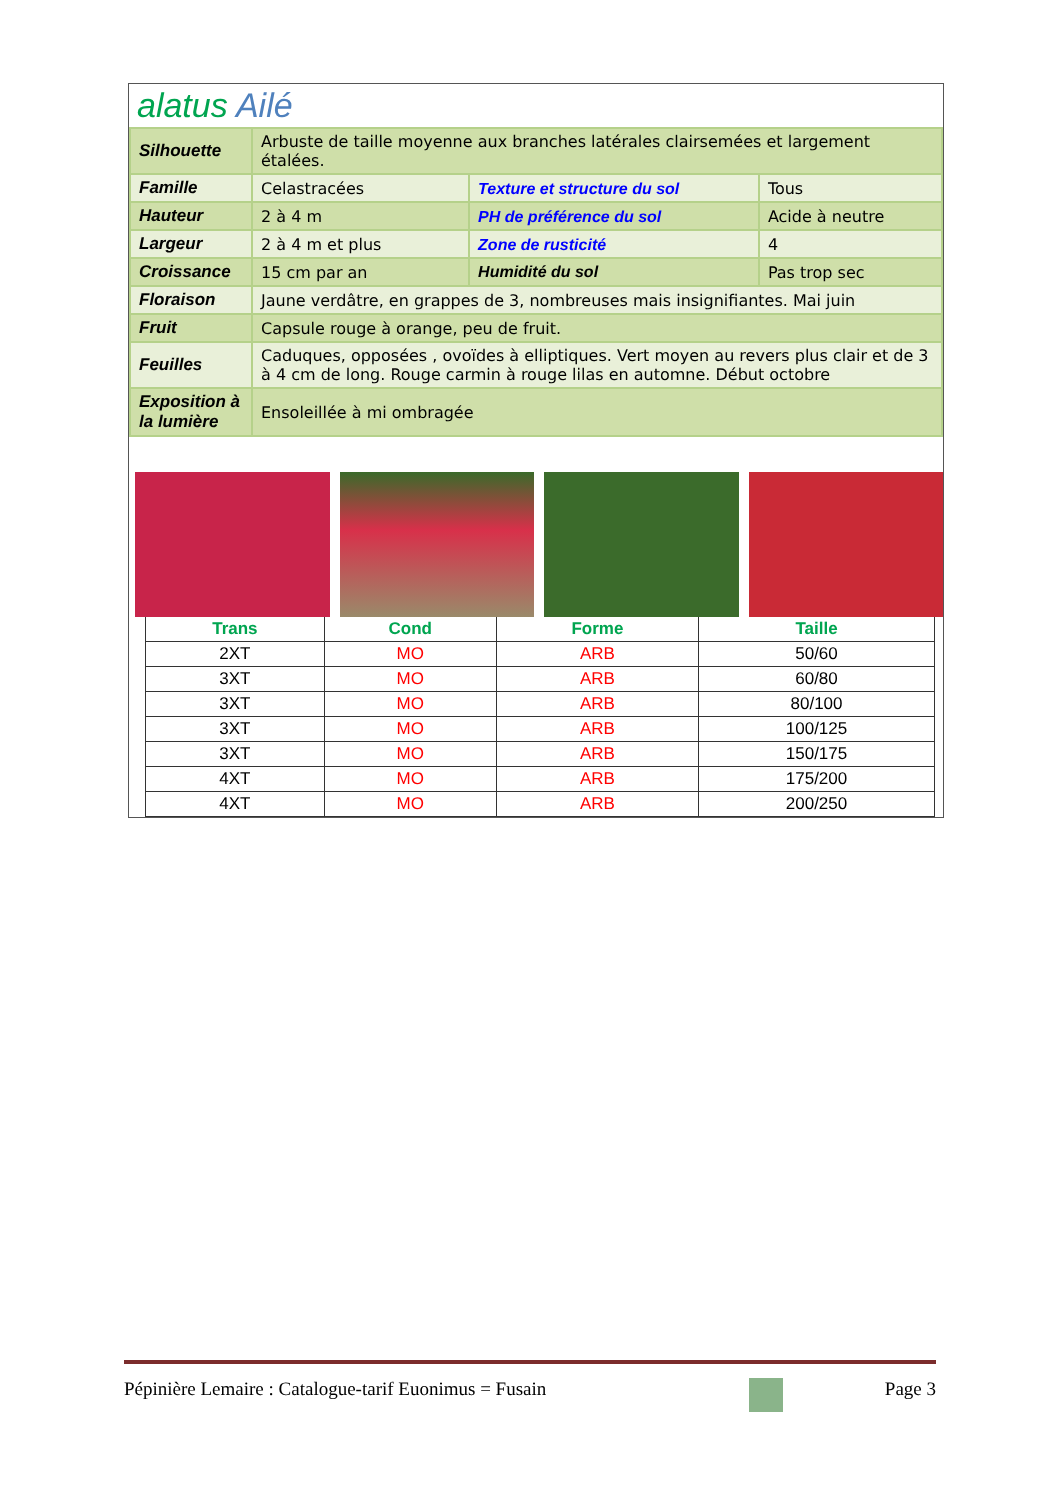alatus Ailé
| Silhouette | Arbuste de taille moyenne aux branches latérales clairsemées et largement étalées. | | |
| Famille | Celastracées | Texture et structure du sol | Tous |
| Hauteur | 2 à 4 m | PH de préférence du sol | Acide à neutre |
| Largeur | 2 à 4 m et plus | Zone de rusticité | 4 |
| Croissance | 15 cm par an | Humidité du sol | Pas trop sec |
| Floraison | Jaune verdâtre, en grappes de 3, nombreuses mais insignifiantes. Mai juin | | |
| Fruit | Capsule rouge à orange, peu de fruit. | | |
| Feuilles | Caduques, opposées , ovoïdes à elliptiques. Vert moyen au revers plus clair et de 3 à 4 cm de long. Rouge carmin à rouge lilas en automne. Début octobre | | |
| Exposition à la lumière | Ensoleillée à mi ombragée | | |
| Trans | Cond | Forme | Taille |
| --- | --- | --- | --- |
| 2XT | MO | ARB | 50/60 |
| 3XT | MO | ARB | 60/80 |
| 3XT | MO | ARB | 80/100 |
| 3XT | MO | ARB | 100/125 |
| 3XT | MO | ARB | 150/175 |
| 4XT | MO | ARB | 175/200 |
| 4XT | MO | ARB | 200/250 |
Pépinière Lemaire : Catalogue-tarif Euonimus = Fusain Page 3